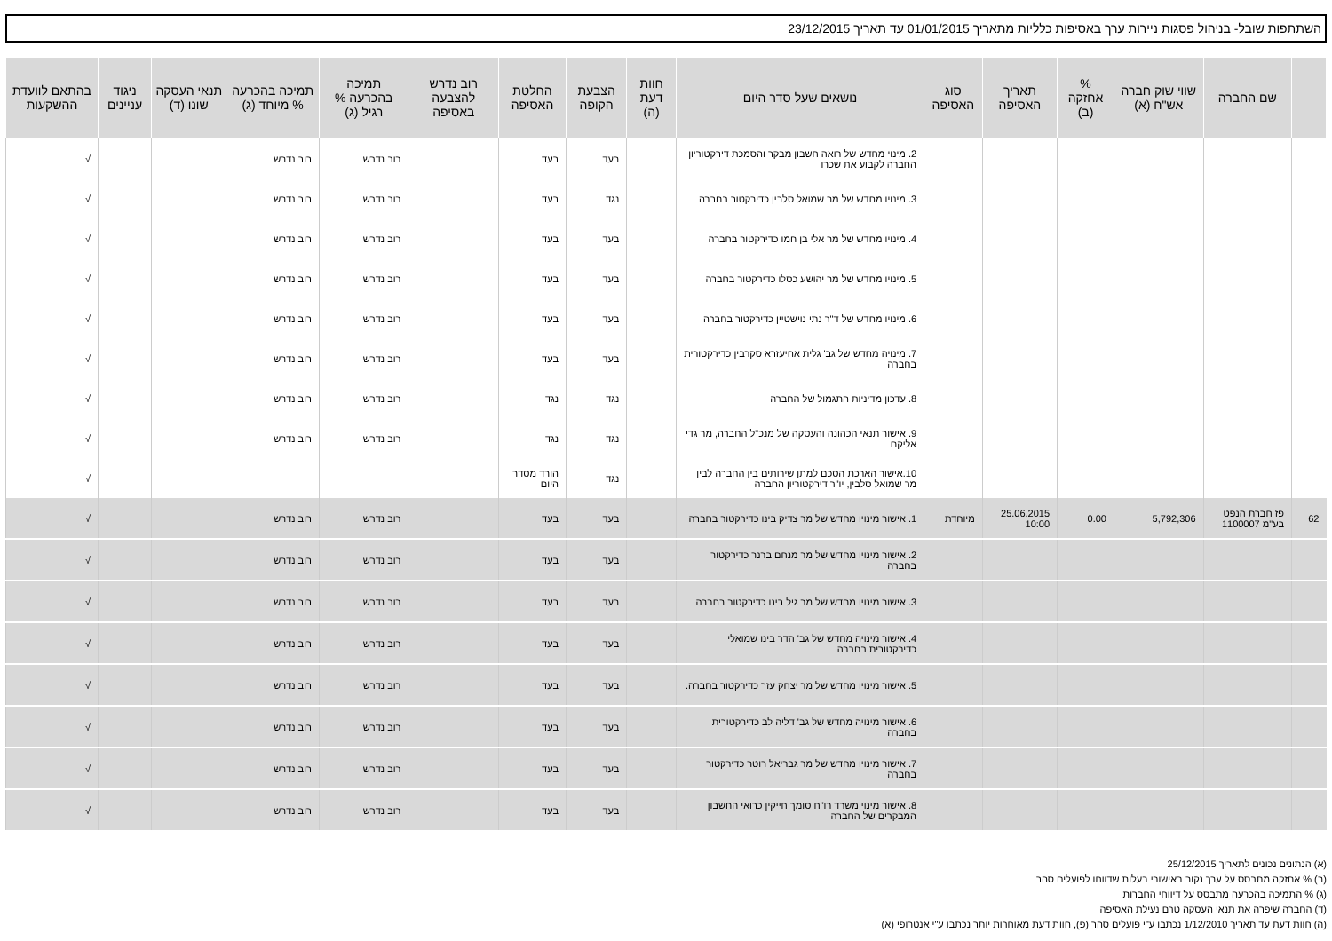השתתפות שובל- בניהול פסגות ניירות ערך באסיפות כלליות מתאריך 01/01/2015 עד תאריך 23/12/2015
| | שם החברה | שווי שוק חברה אש"ח (א) | % אחזקה (ב) | תאריך האסיפה | סוג האסיפה | נושאים שעל סדר היום | חוות דעת (ה) | הצבעת הקופה | החלטת האסיפה | רוב נדרש להצבעה באסיפה | תמיכה בהכרעה % רגיל (ג) | תמיכה בהכרעה % מיוחד (ג) | תנאי העסקה שונו (ד) | ניגוד עניינים | בהתאם לוועדת ההשקעות |
| --- | --- | --- | --- | --- | --- | --- | --- | --- | --- | --- | --- | --- | --- | --- | --- |
| | | | | | | 2. מינוי מחדש של רואה חשבון מבקר והסמכת דירקטוריון החברה לקבוע את שכרו | | בעד | בעד | | רוב נדרש | רוב נדרש | | | √ |
| | | | | | | 3. מינויו מחדש של מר שמואל סלבין כדירקטור בחברה | | נגד | בעד | | רוב נדרש | רוב נדרש | | | √ |
| | | | | | | 4. מינויו מחדש של מר אלי בן חמו כדירקטור בחברה | | בעד | בעד | | רוב נדרש | רוב נדרש | | | √ |
| | | | | | | 5. מינויו מחדש של מר יהושע כסלו כדירקטור בחברה | | בעד | בעד | | רוב נדרש | רוב נדרש | | | √ |
| | | | | | | 6. מינויו מחדש של ד"ר נתי נוישטיין כדירקטור בחברה | | בעד | בעד | | רוב נדרש | רוב נדרש | | | √ |
| | | | | | | 7. מינויה מחדש של גב' גלית אחיעזרא סקרבין כדירקטורית בחברה | | בעד | בעד | | רוב נדרש | רוב נדרש | | | √ |
| | | | | | | 8. עדכון מדיניות התגמול של החברה | | נגד | נגד | | רוב נדרש | רוב נדרש | | | √ |
| | | | | | | 9. אישור תנאי הכהונה והעסקה של מנכ"ל החברה, מר גדי אליקם | | נגד | נגד | | רוב נדרש | רוב נדרש | | | √ |
| | | | | | | 10.אישור הארכת הסכם למתן שירותים בין החברה לבין מר שמואל סלבין, יו"ר דירקטוריון החברה | | נגד | הורד מסדר היום | | | | | | √ |
| 62 | פז חברת הנפט בע"מ 1100007 | 5,792,306 | 0.00 | 25.06.2015 10:00 | מיוחדת | 1. אישור מינויו מחדש של מר צדיק בינו כדירקטור בחברה | | בעד | בעד | | רוב נדרש | רוב נדרש | | | √ |
| | | | | | | 2. אישור מינויו מחדש של מר מנחם ברנר כדירקטור בחברה | | בעד | בעד | | רוב נדרש | רוב נדרש | | | √ |
| | | | | | | 3. אישור מינויו מחדש של מר גיל בינו כדירקטור בחברה | | בעד | בעד | | רוב נדרש | רוב נדרש | | | √ |
| | | | | | | 4. אישור מינויה מחדש של גב' הדר בינו שמואלי כדירקטורית בחברה | | בעד | בעד | | רוב נדרש | רוב נדרש | | | √ |
| | | | | | | 5. אישור מינויו מחדש של מר יצחק עזר כדירקטור בחברה. | | בעד | בעד | | רוב נדרש | רוב נדרש | | | √ |
| | | | | | | 6. אישור מינויה מחדש של גב' דליה לב כדירקטורית בחברה | | בעד | בעד | | רוב נדרש | רוב נדרש | | | √ |
| | | | | | | 7. אישור מינויו מחדש של מר גבריאל רוטר כדירקטור בחברה | | בעד | בעד | | רוב נדרש | רוב נדרש | | | √ |
| | | | | | | 8. אישור מינוי משרד רו"ח סומך חייקין כרואי החשבון המבקרים של החברה | | בעד | בעד | | רוב נדרש | רוב נדרש | | | √ |
(א) הנתונים נכונים לתאריך 25/12/2015
(ב) % אחזקה מתבסס על ערך נקוב באישורי בעלות שדווחו לפועלים סהר
(ג) % התמיכה בהכרעה מתבסס על דיווחי החברות
(ד) החברה שיפרה את תנאי העסקה טרם נעילת האסיפה
(ה) חוות דעת עד תאריך 1/12/2010 נכתבו ע"י פועלים סהר (פ), חוות דעת מאוחרות יותר נכתבו ע"י אנטרופי (א)